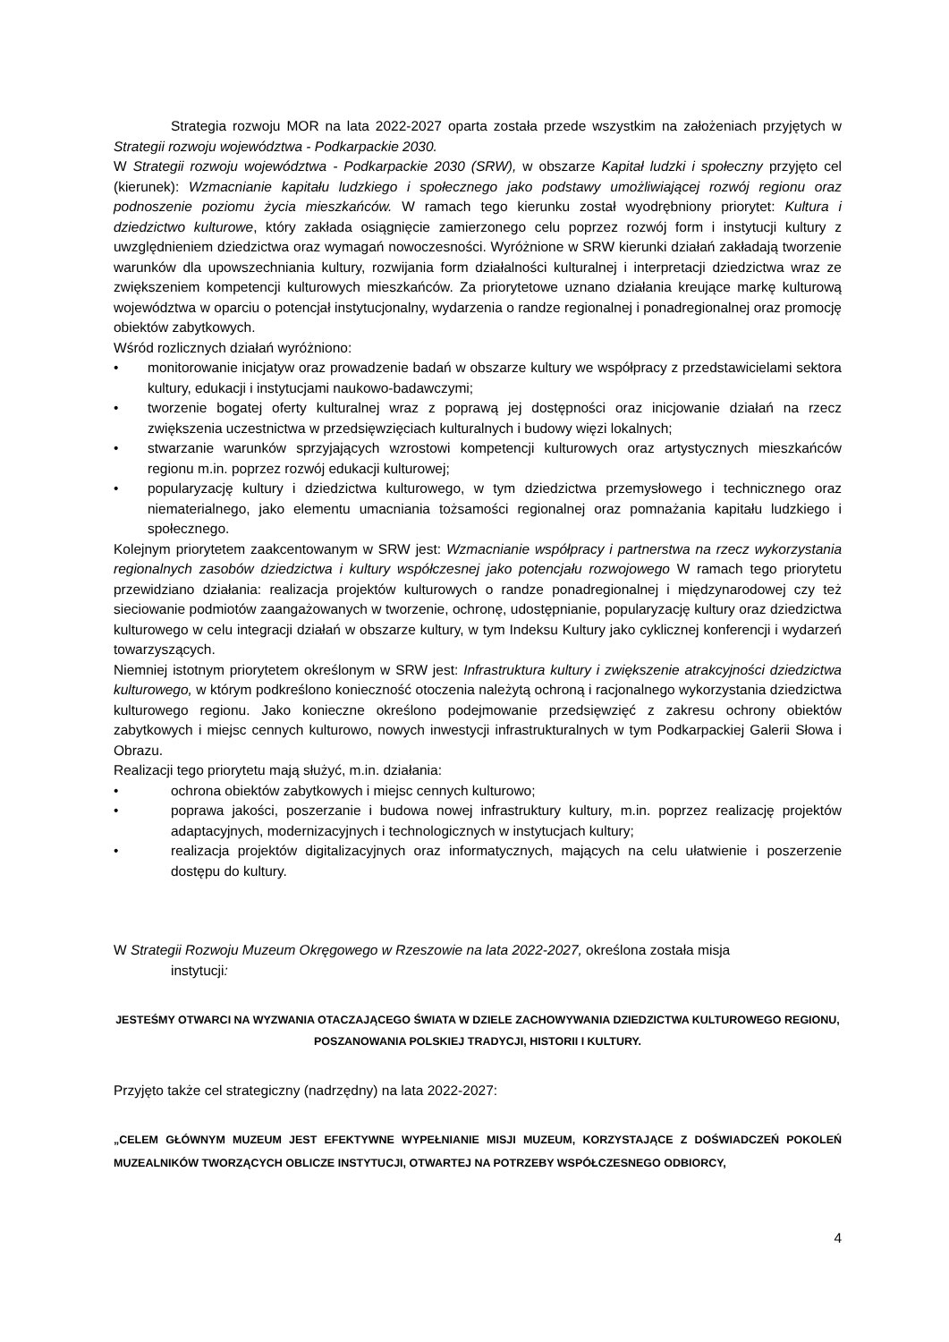Strategia rozwoju MOR na lata 2022-2027 oparta została przede wszystkim na założeniach przyjętych w Strategii rozwoju województwa - Podkarpackie 2030.
W Strategii rozwoju województwa - Podkarpackie 2030 (SRW), w obszarze Kapitał ludzki i społeczny przyjęto cel (kierunek): Wzmacnianie kapitału ludzkiego i społecznego jako podstawy umożliwiającej rozwój regionu oraz podnoszenie poziomu życia mieszkańców. W ramach tego kierunku został wyodrębniony priorytet: Kultura i dziedzictwo kulturowe, który zakłada osiągnięcie zamierzonego celu poprzez rozwój form i instytucji kultury z uwzględnieniem dziedzictwa oraz wymagań nowoczesności. Wyróżnione w SRW kierunki działań zakładają tworzenie warunków dla upowszechniania kultury, rozwijania form działalności kulturalnej i interpretacji dziedzictwa wraz ze zwiększeniem kompetencji kulturowych mieszkańców. Za priorytetowe uznano działania kreujące markę kulturową województwa w oparciu o potencjał instytucjonalny, wydarzenia o randze regionalnej i ponadregionalnej oraz promocję obiektów zabytkowych.
Wśród rozlicznych działań wyróżniono:
• monitorowanie inicjatyw oraz prowadzenie badań w obszarze kultury we współpracy z przedstawicielami sektora kultury, edukacji i instytucjami naukowo-badawczymi;
• tworzenie bogatej oferty kulturalnej wraz z poprawą jej dostępności oraz inicjowanie działań na rzecz zwiększenia uczestnictwa w przedsięwzięciach kulturalnych i budowy więzi lokalnych;
• stwarzanie warunków sprzyjających wzrostowi kompetencji kulturowych oraz artystycznych mieszkańców regionu m.in. poprzez rozwój edukacji kulturowej;
• popularyzację kultury i dziedzictwa kulturowego, w tym dziedzictwa przemysłowego i technicznego oraz niematerialnego, jako elementu umacniania tożsamości regionalnej oraz pomnażania kapitału ludzkiego i społecznego.
Kolejnym priorytetem zaakcentowanym w SRW jest: Wzmacnianie współpracy i partnerstwa na rzecz wykorzystania regionalnych zasobów dziedzictwa i kultury współczesnej jako potencjału rozwojowego W ramach tego priorytetu przewidziano działania: realizacja projektów kulturowych o randze ponadregionalnej i międzynarodowej czy też sieciowanie podmiotów zaangażowanych w tworzenie, ochronę, udostępnianie, popularyzację kultury oraz dziedzictwa kulturowego w celu integracji działań w obszarze kultury, w tym Indeksu Kultury jako cyklicznej konferencji i wydarzeń towarzyszących.
Niemniej istotnym priorytetem określonym w SRW jest: Infrastruktura kultury i zwiększenie atrakcyjności dziedzictwa kulturowego, w którym podkreślono konieczność otoczenia należytą ochroną i racjonalnego wykorzystania dziedzictwa kulturowego regionu. Jako konieczne określono podejmowanie przedsięwzięć z zakresu ochrony obiektów zabytkowych i miejsc cennych kulturowo, nowych inwestycji infrastrukturalnych w tym Podkarpackiej Galerii Słowa i Obrazu.
Realizacji tego priorytetu mają służyć, m.in. działania:
• ochrona obiektów zabytkowych i miejsc cennych kulturowo;
• poprawa jakości, poszerzanie i budowa nowej infrastruktury kultury, m.in. poprzez realizację projektów adaptacyjnych, modernizacyjnych i technologicznych w instytucjach kultury;
• realizacja projektów digitalizacyjnych oraz informatycznych, mających na celu ułatwienie i poszerzenie dostępu do kultury.
W Strategii Rozwoju Muzeum Okręgowego w Rzeszowie na lata 2022-2027, określona została misja
instytucji:
JESTEŚMY OTWARCI NA WYZWANIA OTACZAJĄCEGO ŚWIATA W DZIELE ZACHOWYWANIA DZIEDZICTWA KULTUROWEGO REGIONU, POSZANOWANIA POLSKIEJ TRADYCJI, HISTORII I KULTURY.
Przyjęto także cel strategiczny (nadrzędny) na lata 2022-2027:
„CELEM GŁÓWNYM MUZEUM JEST EFEKTYWNE WYPEŁNIANIE MISJI MUZEUM, KORZYSTAJĄCE Z DOŚWIADCZEŃ POKOLEŃ MUZEALNIKÓW TWORZĄCYCH OBLICZE INSTYTUCJI, OTWARTEJ NA POTRZEBY WSPÓŁCZESNEGO ODBIORCY,
4